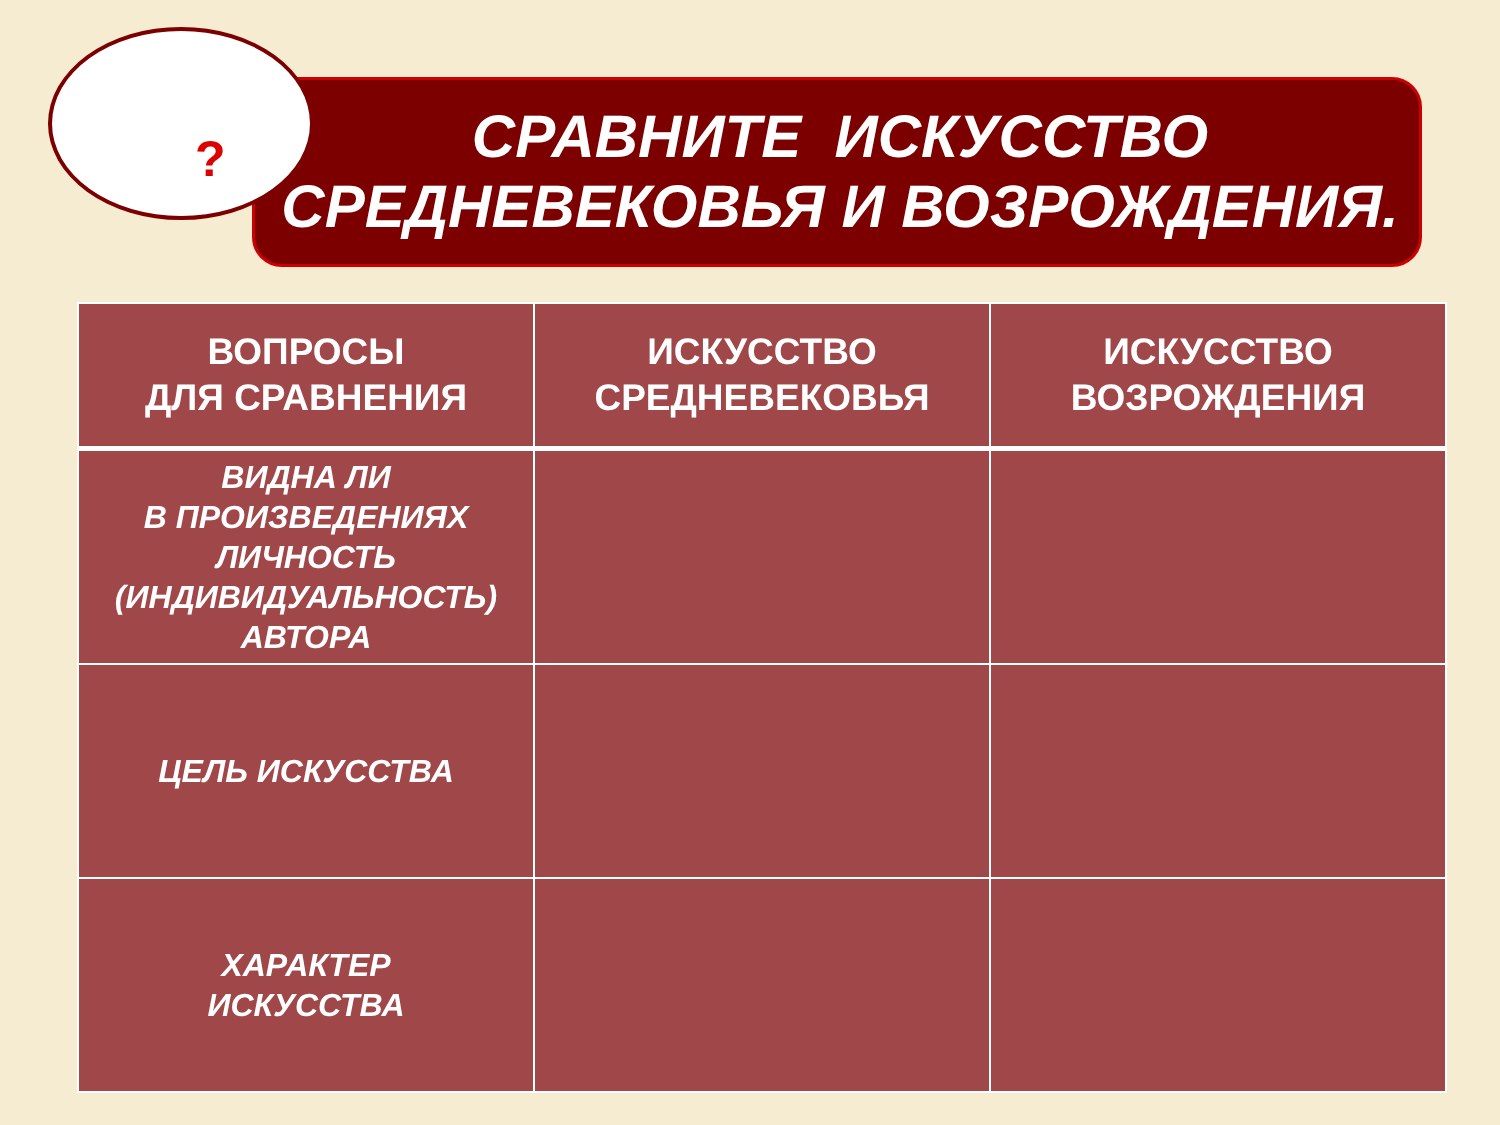?
СРАВНИТЕ ИСКУССТВО
СРЕДНЕВЕКОВЬЯ И ВОЗРОЖДЕНИЯ.
| ВОПРОСЫ ДЛЯ СРАВНЕНИЯ | ИСКУССТВО СРЕДНЕВЕКОВЬЯ | ИСКУССТВО ВОЗРОЖДЕНИЯ |
| --- | --- | --- |
| ВИДНА ЛИ В ПРОИЗВЕДЕНИЯХ ЛИЧНОСТЬ (ИНДИВИДУАЛЬНОСТЬ) АВТОРА | | |
| ЦЕЛЬ ИСКУССТВА | | |
| ХАРАКТЕР ИСКУССТВА | | |